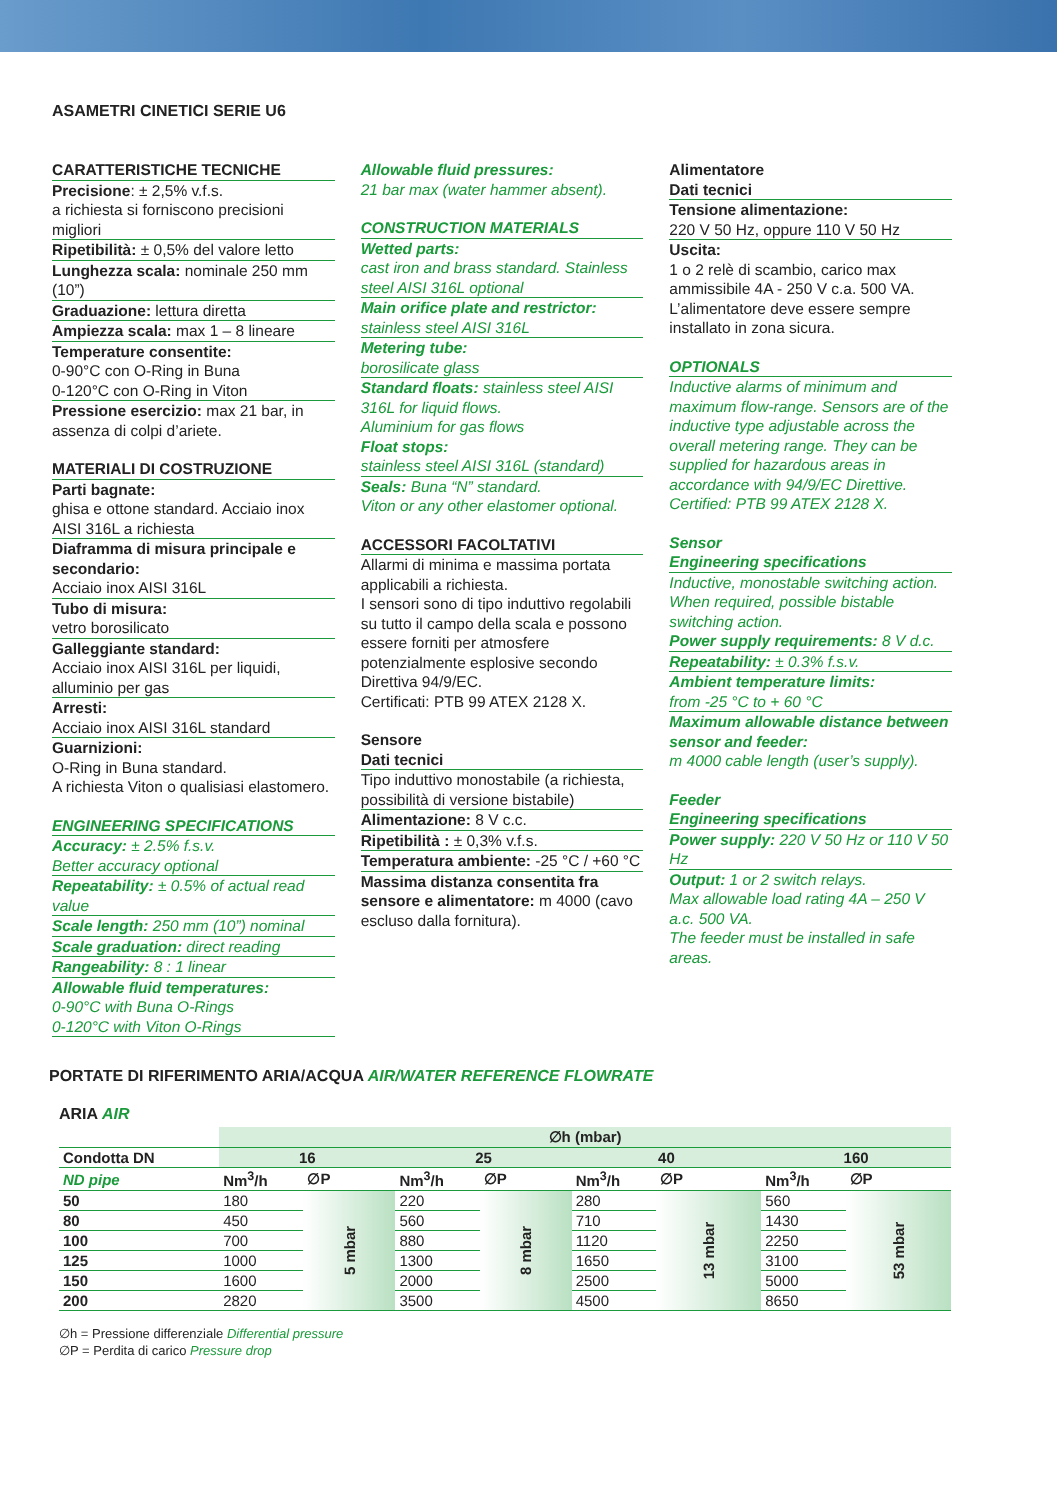ASAMETRI CINETICI SERIE U6
CARATTERISTICHE TECNICHE
Precisione: ± 2,5% v.f.s.
a richiesta si forniscono precisioni migliori
Ripetibilità: ± 0,5% del valore letto
Lunghezza scala: nominale 250 mm (10”)
Graduazione: lettura diretta
Ampiezza scala: max 1 – 8 lineare
Temperature consentite:
0-90°C con O-Ring in Buna
0-120°C con O-Ring in Viton
Pressione esercizio: max 21 bar, in assenza di colpi d’ariete.
MATERIALI DI COSTRUZIONE
Parti bagnate:
ghisa e ottone standard. Acciaio inox AISI 316L a richiesta
Diaframma di misura principale e secondario:
Acciaio inox AISI 316L
Tubo di misura:
vetro borosilicato
Galleggiante standard:
Acciaio inox AISI 316L per liquidi, alluminio per gas
Arresti:
Acciaio inox AISI 316L standard
Guarnizioni:
O-Ring in Buna standard.
A richiesta Viton o qualisiasi elastomero.
ENGINEERING SPECIFICATIONS
Accuracy: ± 2.5% f.s.v.
Better accuracy optional
Repeatability: ± 0.5% of actual read value
Scale length: 250 mm (10”) nominal
Scale graduation: direct reading
Rangeability: 8 : 1 linear
Allowable fluid temperatures:
0-90°C with Buna O-Rings
0-120°C with Viton O-Rings
Allowable fluid pressures:
21 bar max (water hammer absent).
CONSTRUCTION MATERIALS
Wetted parts:
cast iron and brass standard. Stainless steel AISI 316L optional
Main orifice plate and restrictor:
stainless steel AISI 316L
Metering tube:
borosilicate glass
Standard floats: stainless steel AISI 316L for liquid flows.
Aluminium for gas flows
Float stops:
stainless steel AISI 316L (standard)
Seals: Buna “N” standard.
Viton or any other elastomer optional.
ACCESSORI FACOLTATIVI
Allarmi di minima e massima portata applicabili a richiesta.
I sensori sono di tipo induttivo regolabili su tutto il campo della scala e possono essere forniti per atmosfere potenzialmente esplosive secondo Direttiva 94/9/EC.
Certificati: PTB 99 ATEX 2128 X.
Sensore
Dati tecnici
Tipo induttivo monostabile (a richiesta, possibilità di versione bistabile)
Alimentazione: 8 V c.c.
Ripetibilità : ± 0,3% v.f.s.
Temperatura ambiente: -25 °C / +60 °C
Massima distanza consentita fra sensore e alimentatore: m 4000 (cavo escluso dalla fornitura).
Alimentatore
Dati tecnici
Tensione alimentazione:
220 V 50 Hz, oppure 110 V 50 Hz
Uscita:
1 o 2 relè di scambio, carico max ammissibile 4A - 250 V c.a. 500 VA.
L’alimentatore deve essere sempre installato in zona sicura.
OPTIONALS
Inductive alarms of minimum and maximum flow-range. Sensors are of the inductive type adjustable across the overall metering range. They can be supplied for hazardous areas in accordance with 94/9/EC Direttive.
Certified: PTB 99 ATEX 2128 X.
Sensor
Engineering specifications
Inductive, monostable switching action. When required, possible bistable switching action.
Power supply requirements: 8 V d.c.
Repeatability: ± 0.3% f.s.v.
Ambient temperature limits:
from -25 °C to + 60 °C
Maximum allowable distance between sensor and feeder:
m 4000 cable length (user’s supply).
Feeder
Engineering specifications
Power supply: 220 V 50 Hz or 110 V 50 Hz
Output: 1 or 2 switch relays.
Max allowable load rating 4A – 250 V a.c. 500 VA.
The feeder must be installed in safe areas.
PORTATE DI RIFERIMENTO ARIA/ACQUA AIR/WATER REFERENCE FLOWRATE
ARIA AIR
| | ∅h (mbar) | | | | | | | |
| --- | --- | --- | --- | --- | --- | --- | --- | --- |
| Condotta DN | 16 | | 25 | | 40 | | 160 | |
| ND pipe | Nm<sup>3</sup>/h | ∅P | Nm<sup>3</sup>/h | ∅P | Nm<sup>3</sup>/h | ∅P | Nm<sup>3</sup>/h | ∅P |
| 50 | 180 | 5 mbar | 220 | 8 mbar | 280 | 13 mbar | 560 | 53 mbar |
| 80 | 450 | | 560 | | 710 | | 1430 | |
| 100 | 700 | | 880 | | 1120 | | 2250 | |
| 125 | 1000 | | 1300 | | 1650 | | 3100 | |
| 150 | 1600 | | 2000 | | 2500 | | 5000 | |
| 200 | 2820 | | 3500 | | 4500 | | 8650 | |
∅h = Pressione differenziale Differential pressure
∅P = Perdita di carico Pressure drop